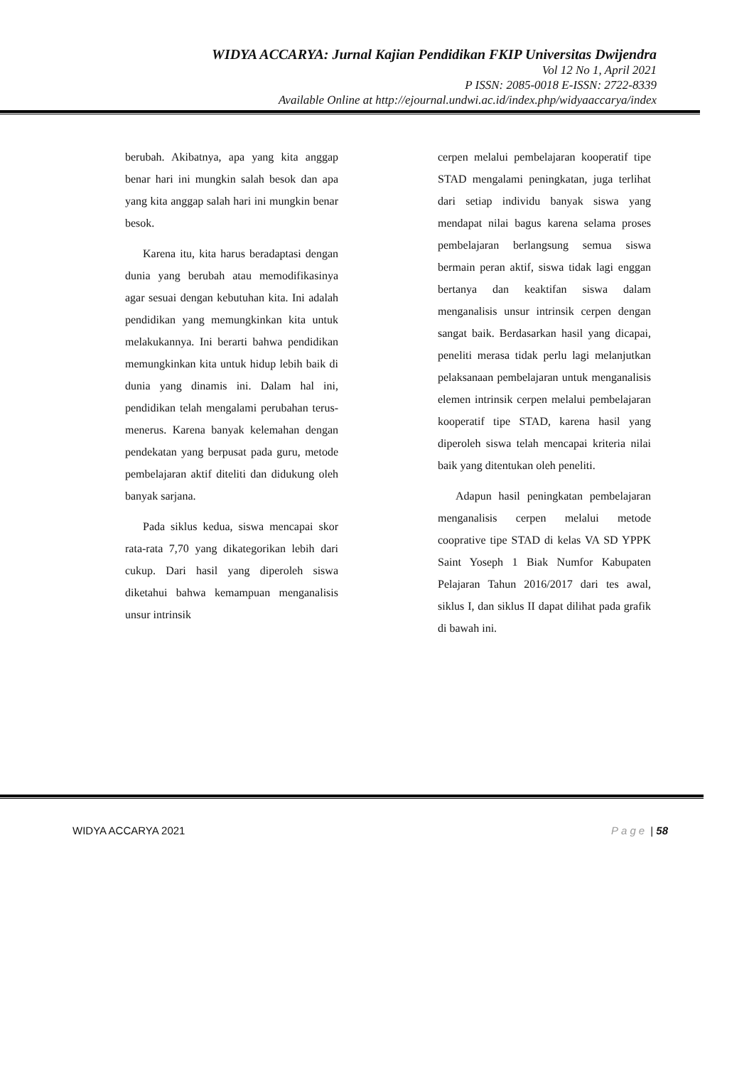WIDYA ACCARYA: Jurnal Kajian Pendidikan FKIP Universitas Dwijendra
Vol 12 No 1, April 2021
P ISSN: 2085-0018 E-ISSN: 2722-8339
Available Online at http://ejournal.undwi.ac.id/index.php/widyaaccarya/index
berubah. Akibatnya, apa yang kita anggap benar hari ini mungkin salah besok dan apa yang kita anggap salah hari ini mungkin benar besok.
Karena itu, kita harus beradaptasi dengan dunia yang berubah atau memodifikasinya agar sesuai dengan kebutuhan kita. Ini adalah pendidikan yang memungkinkan kita untuk melakukannya. Ini berarti bahwa pendidikan memungkinkan kita untuk hidup lebih baik di dunia yang dinamis ini. Dalam hal ini, pendidikan telah mengalami perubahan terus-menerus. Karena banyak kelemahan dengan pendekatan yang berpusat pada guru, metode pembelajaran aktif diteliti dan didukung oleh banyak sarjana.
Pada siklus kedua, siswa mencapai skor rata-rata 7,70 yang dikategorikan lebih dari cukup. Dari hasil yang diperoleh siswa diketahui bahwa kemampuan menganalisis unsur intrinsik
cerpen melalui pembelajaran kooperatif tipe STAD mengalami peningkatan, juga terlihat dari setiap individu banyak siswa yang mendapat nilai bagus karena selama proses pembelajaran berlangsung semua siswa bermain peran aktif, siswa tidak lagi enggan bertanya dan keaktifan siswa dalam menganalisis unsur intrinsik cerpen dengan sangat baik. Berdasarkan hasil yang dicapai, peneliti merasa tidak perlu lagi melanjutkan pelaksanaan pembelajaran untuk menganalisis elemen intrinsik cerpen melalui pembelajaran kooperatif tipe STAD, karena hasil yang diperoleh siswa telah mencapai kriteria nilai baik yang ditentukan oleh peneliti.
Adapun hasil peningkatan pembelajaran menganalisis cerpen melalui metode cooprative tipe STAD di kelas VA SD YPPK Saint Yoseph 1 Biak Numfor Kabupaten Pelajaran Tahun 2016/2017 dari tes awal, siklus I, dan siklus II dapat dilihat pada grafik di bawah ini.
WIDYA ACCARYA 2021 Page | 58